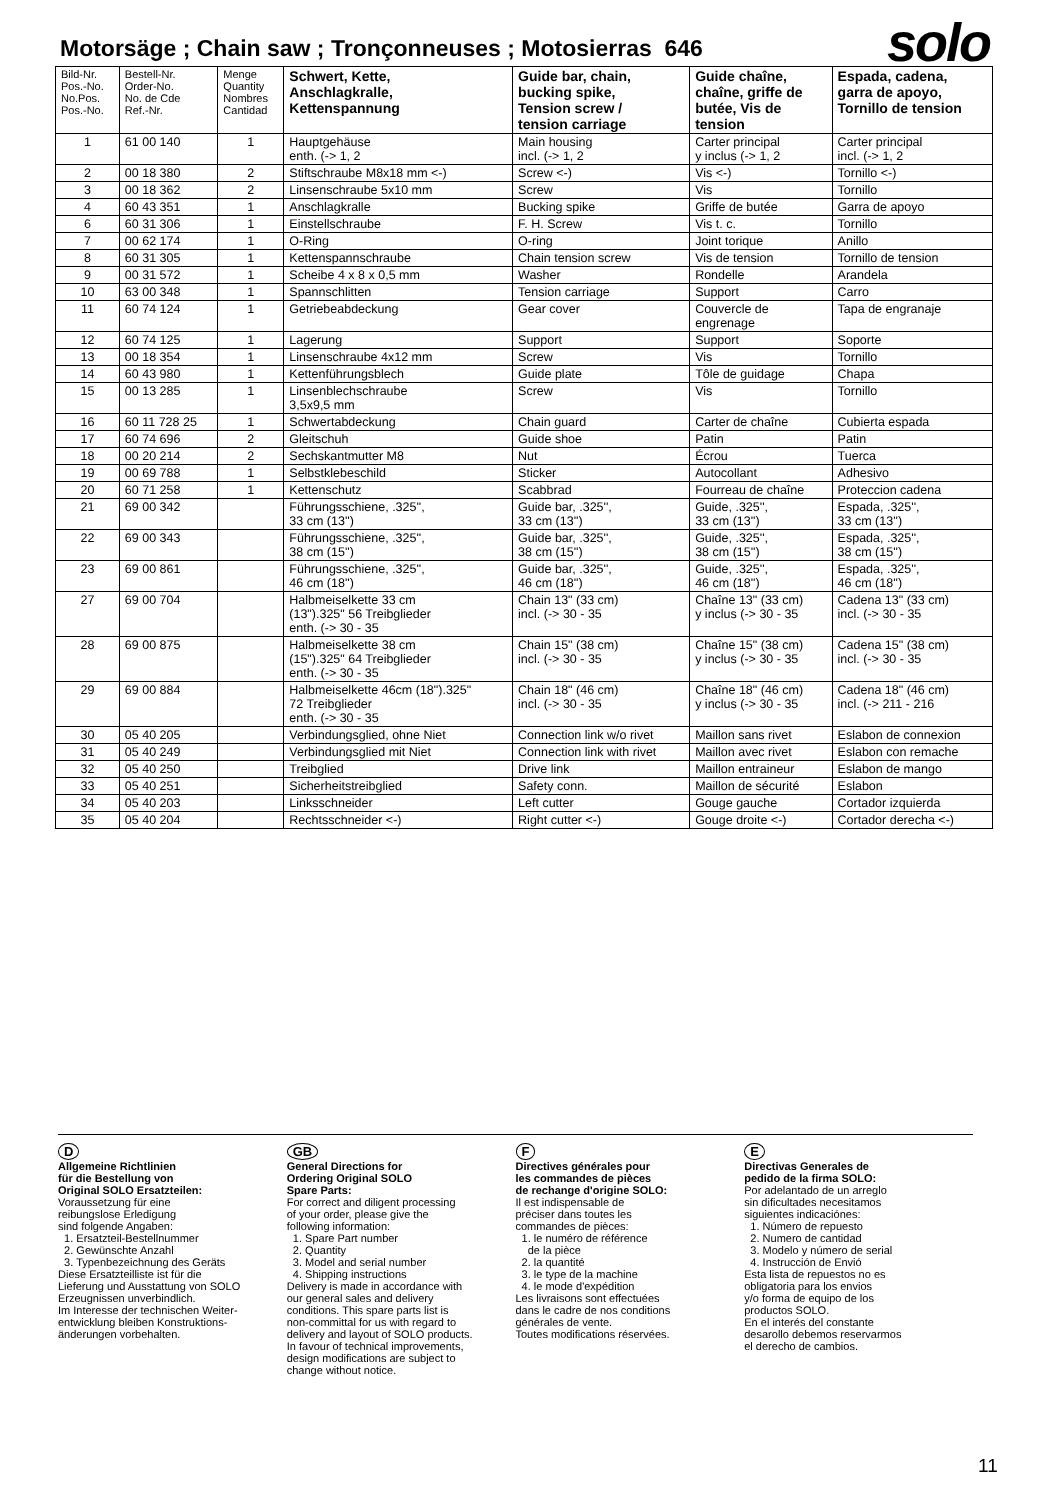Motorsäge ; Chain saw ; Tronçonneuses ; Motosierras 646
solo
| Bild-Nr. Pos.-No. No.Pos. Pos.-No. | Bestell-Nr. Order-No. No. de Cde Ref.-Nr. | Menge Quantity Nombres Cantidad | Schwert, Kette, Anschlagkralle, Kettenspannung | Guide bar, chain, bucking spike, Tension screw / tension carriage | Guide chaîne, chaîne, griffe de butée, Vis de tension | Espada, cadena, garra de apoyo, Tornillo de tension |
| --- | --- | --- | --- | --- | --- | --- |
| 1 | 61 00 140 | 1 | Hauptgehäuse enth. (-> 1, 2 | Main housing incl. (-> 1, 2 | Carter principal y inclus (-> 1, 2 | Carter principal incl. (-> 1, 2 |
| 2 | 00 18 380 | 2 | Stiftschraube M8x18 mm <-) | Screw <-) | Vis <-) | Tornillo <-) |
| 3 | 00 18 362 | 2 | Linsenschraube 5x10 mm | Screw | Vis | Tornillo |
| 4 | 60 43 351 | 1 | Anschlagkralle | Bucking spike | Griffe de butée | Garra de apoyo |
| 6 | 60 31 306 | 1 | Einstellschraube | F. H. Screw | Vis t. c. | Tornillo |
| 7 | 00 62 174 | 1 | O-Ring | O-ring | Joint torique | Anillo |
| 8 | 60 31 305 | 1 | Kettenspannschraube | Chain tension screw | Vis de tension | Tornillo de tension |
| 9 | 00 31 572 | 1 | Scheibe 4 x 8 x 0,5 mm | Washer | Rondelle | Arandela |
| 10 | 63 00 348 | 1 | Spannschlitten | Tension carriage | Support | Carro |
| 11 | 60 74 124 | 1 | Getriebeabdeckung | Gear cover | Couvercle de engrenage | Tapa de engranaje |
| 12 | 60 74 125 | 1 | Lagerung | Support | Support | Soporte |
| 13 | 00 18 354 | 1 | Linsenschraube 4x12 mm | Screw | Vis | Tornillo |
| 14 | 60 43 980 | 1 | Kettenführungsblech | Guide plate | Tôle de guidage | Chapa |
| 15 | 00 13 285 | 1 | Linsenblechschraube 3,5x9,5 mm | Screw | Vis | Tornillo |
| 16 | 60 11 728 25 | 1 | Schwertabdeckung | Chain guard | Carter de chaîne | Cubierta espada |
| 17 | 60 74 696 | 2 | Gleitschuh | Guide shoe | Patin | Patin |
| 18 | 00 20 214 | 2 | Sechskantmutter M8 | Nut | Écrou | Tuerca |
| 19 | 00 69 788 | 1 | Selbstklebeschild | Sticker | Autocollant | Adhesivo |
| 20 | 60 71 258 | 1 | Kettenschutz | Scabbrad | Fourreau de chaîne | Proteccion cadena |
| 21 | 69 00 342 | | Führungsschiene, .325'', 33 cm (13'') | Guide bar, .325'', 33 cm (13'') | Guide, .325'', 33 cm (13'') | Espada, .325'', 33 cm (13'') |
| 22 | 69 00 343 | | Führungsschiene, .325'', 38 cm (15'') | Guide bar, .325'', 38 cm (15'') | Guide, .325'', 38 cm (15'') | Espada, .325'', 38 cm (15'') |
| 23 | 69 00 861 | | Führungsschiene, .325'', 46 cm (18'') | Guide bar, .325'', 46 cm (18'') | Guide, .325'', 46 cm (18'') | Espada, .325'', 46 cm (18'') |
| 27 | 69 00 704 | | Halbmeiselkette 33 cm (13").325" 56 Treibglieder enth. (-> 30 - 35 | Chain 13" (33 cm) incl. (-> 30 - 35 | Chaîne 13" (33 cm) y inclus (-> 30 - 35 | Cadena 13" (33 cm) incl. (-> 30 - 35 |
| 28 | 69 00 875 | | Halbmeiselkette 38 cm (15").325" 64 Treibglieder enth. (-> 30 - 35 | Chain 15" (38 cm) incl. (-> 30 - 35 | Chaîne 15" (38 cm) y inclus (-> 30 - 35 | Cadena 15" (38 cm) incl. (-> 30 - 35 |
| 29 | 69 00 884 | | Halbmeiselkette 46cm (18").325" 72 Treibglieder enth. (-> 30 - 35 | Chain 18" (46 cm) incl. (-> 30 - 35 | Chaîne 18" (46 cm) y inclus (-> 30 - 35 | Cadena 18" (46 cm) incl. (-> 211 - 216 |
| 30 | 05 40 205 | | Verbindungsglied, ohne Niet | Connection link w/o rivet | Maillon sans rivet | Eslabon de connexion |
| 31 | 05 40 249 | | Verbindungsglied mit Niet | Connection link with rivet | Maillon avec rivet | Eslabon con remache |
| 32 | 05 40 250 | | Treibglied | Drive link | Maillon entraineur | Eslabon de mango |
| 33 | 05 40 251 | | Sicherheitstreibglied | Safety conn. | Maillon de sécurité | Eslabon |
| 34 | 05 40 203 | | Linksschneider | Left cutter | Gouge gauche | Cortador izquierda |
| 35 | 05 40 204 | | Rechtsschneider <-) | Right cutter <-) | Gouge droite <-) | Cortador derecha <-) |
D
Allgemeine Richtlinien
für die Bestellung von
Original SOLO Ersatzteilen:
Voraussetzung für eine
reibungslose Erledigung
sind folgende Angaben:
1. Ersatzteil-Bestellnummer
2. Gewünschte Anzahl
3. Typenbezeichnung des Geräts
Diese Ersatzteilliste ist für die
Lieferung und Ausstattung von SOLO
Erzeugnissen unverbindlich.
Im Interesse der technischen Weiter-
entwicklung bleiben Konstruktions-
änderungen vorbehalten.
GB
General Directions for
Ordering Original SOLO
Spare Parts:
For correct and diligent processing
of your order, please give the
following information:
1. Spare Part number
2. Quantity
3. Model and serial number
4. Shipping instructions
Delivery is made in accordance with
our general sales and delivery
conditions. This spare parts list is
non-committal for us with regard to
delivery and layout of SOLO products.
In favour of technical improvements,
design modifications are subject to
change without notice.
F
Directives générales pour
les commandes de pièces
de rechange d'origine SOLO:
Il est indispensable de
préciser dans toutes les
commandes de pièces:
1. le numéro de référence
de la pièce
2. la quantité
3. le type de la machine
4. le mode d'expédition
Les livraisons sont effectuées
dans le cadre de nos conditions
générales de vente.
Toutes modifications réservées.
E
Directivas Generales de
pedido de la firma SOLO:
Por adelantado de un arreglo
sin dificultades necesitamos
siguientes indicaciónes:
1. Número de repuesto
2. Numero de cantidad
3. Modelo y número de serial
4. Instrucción de Envió
Esta lista de repuestos no es
obligatoria para los envios
y/o forma de equipo de los
productos SOLO.
En el interés del constante
desarollo debemos reservarmos
el derecho de cambios.
11